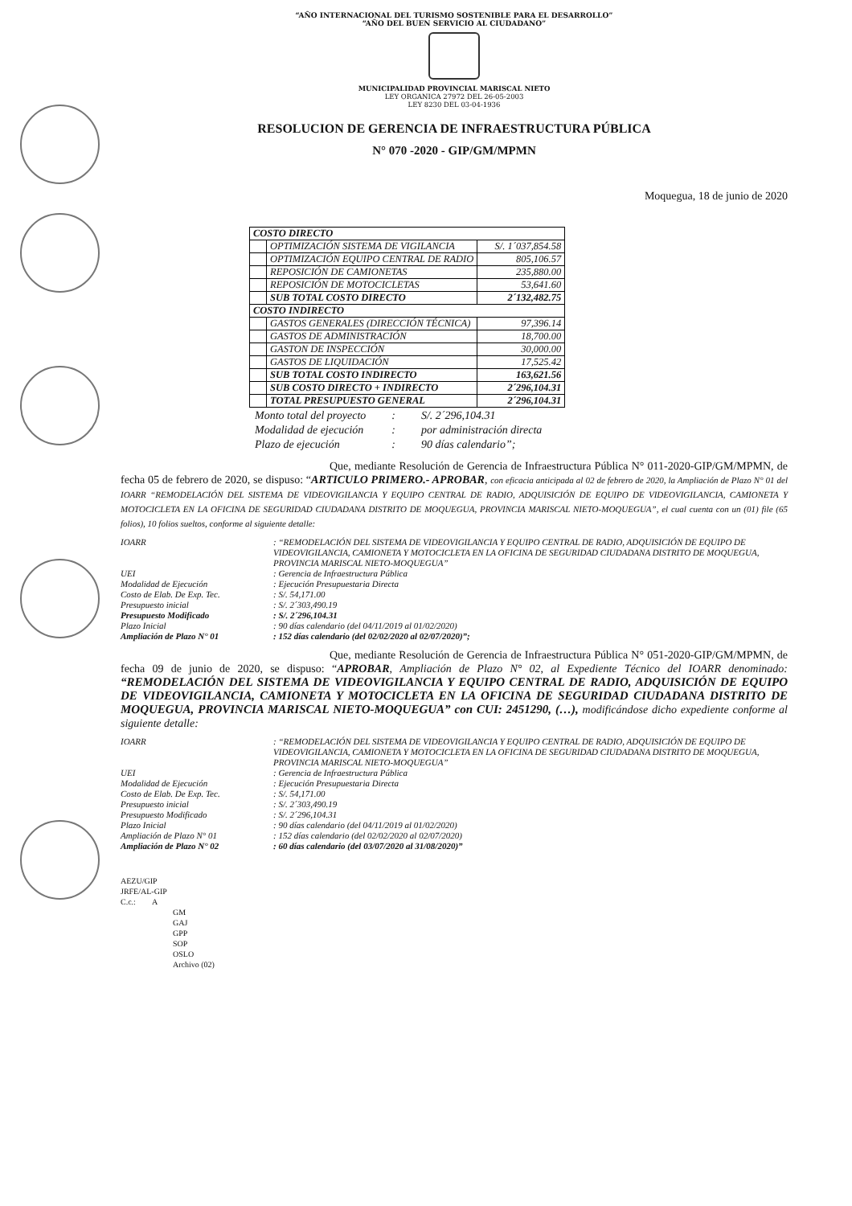“AÑO INTERNACIONAL DEL TURISMO SOSTENIBLE PARA EL DESARROLLO”
“AÑO DEL BUEN SERVICIO AL CIUDADANO”
MUNICIPALIDAD PROVINCIAL MARISCAL NIETO
LEY ORGANICA 27972 DEL 26-05-2003
LEY 8230 DEL 03-04-1936
RESOLUCION DE GERENCIA DE INFRAESTRUCTURA PÚBLICA
N° 070 -2020 - GIP/GM/MPMN
Moquegua, 18 de junio de 2020
| COSTO DIRECTO | | |
| | OPTIMIZACIÓN SISTEMA DE VIGILANCIA | S/. 1´037,854.58 |
| | OPTIMIZACIÓN EQUIPO CENTRAL DE RADIO | 805,106.57 |
| | REPOSICIÓN DE CAMIONETAS | 235,880.00 |
| | REPOSICIÓN DE MOTOCICLETAS | 53,641.60 |
| | SUB TOTAL COSTO DIRECTO | 2´132,482.75 |
| COSTO INDIRECTO | | |
| | GASTOS GENERALES (DIRECCIÓN TÉCNICA) | 97,396.14 |
| | GASTOS DE ADMINISTRACIÓN | 18,700.00 |
| | GASTON DE INSPECCIÓN | 30,000.00 |
| | GASTOS DE LIQUIDACIÓN | 17,525.42 |
| | SUB TOTAL COSTO INDIRECTO | 163,621.56 |
| | SUB COSTO DIRECTO + INDIRECTO | 2´296,104.31 |
| | TOTAL PRESUPUESTO GENERAL | 2´296,104.31 |
| Monto total del proyecto | : | S/. 2´296,104.31 |
| Modalidad de ejecución | : | por administración directa |
| Plazo de ejecución | : | 90 días calendario”; |
Que, mediante Resolución de Gerencia de Infraestructura Pública N° 011-2020-GIP/GM/MPMN, de fecha 05 de febrero de 2020, se dispuso: “ARTICULO PRIMERO.- APROBAR, con eficacia anticipada al 02 de febrero de 2020, la Ampliación de Plazo N° 01 del IOARR “REMODELACIÓN DEL SISTEMA DE VIDEOVIGILANCIA Y EQUIPO CENTRAL DE RADIO, ADQUISICIÓN DE EQUIPO DE VIDEOVIGILANCIA, CAMIONETA Y MOTOCICLETA EN LA OFICINA DE SEGURIDAD CIUDADANA DISTRITO DE MOQUEGUA, PROVINCIA MARISCAL NIETO-MOQUEGUA”, el cual cuenta con un (01) file (65 folios), 10 folios sueltos, conforme al siguiente detalle:
| IOARR | : “REMODELACIÓN DEL SISTEMA DE VIDEOVIGILANCIA Y EQUIPO CENTRAL DE RADIO, ADQUISICIÓN DE EQUIPO DE VIDEOVIGILANCIA, CAMIONETA Y MOTOCICLETA EN LA OFICINA DE SEGURIDAD CIUDADANA DISTRITO DE MOQUEGUA, PROVINCIA MARISCAL NIETO-MOQUEGUA” |
| UEI | : Gerencia de Infraestructura Pública |
| Modalidad de Ejecución | : Ejecución Presupuestaria Directa |
| Costo de Elab. De Exp. Tec. | : S/. 54,171.00 |
| Presupuesto inicial | : S/. 2´303,490.19 |
| Presupuesto Modificado | : S/. 2´296,104.31 |
| Plazo Inicial | : 90 días calendario (del 04/11/2019 al 01/02/2020) |
| Ampliación de Plazo N° 01 | : 152 días calendario (del 02/02/2020 al 02/07/2020)”; |
Que, mediante Resolución de Gerencia de Infraestructura Pública N° 051-2020-GIP/GM/MPMN, de fecha 09 de junio de 2020, se dispuso: “APROBAR, Ampliación de Plazo N° 02, al Expediente Técnico del IOARR denominado: “REMODELACIÓN DEL SISTEMA DE VIDEOVIGILANCIA Y EQUIPO CENTRAL DE RADIO, ADQUISICIÓN DE EQUIPO DE VIDEOVIGILANCIA, CAMIONETA Y MOTOCICLETA EN LA OFICINA DE SEGURIDAD CIUDADANA DISTRITO DE MOQUEGUA, PROVINCIA MARISCAL NIETO-MOQUEGUA” con CUI: 2451290, (…), modificándose dicho expediente conforme al siguiente detalle:
| IOARR | : “REMODELACIÓN DEL SISTEMA DE VIDEOVIGILANCIA Y EQUIPO CENTRAL DE RADIO, ADQUISICIÓN DE EQUIPO DE VIDEOVIGILANCIA, CAMIONETA Y MOTOCICLETA EN LA OFICINA DE SEGURIDAD CIUDADANA DISTRITO DE MOQUEGUA, PROVINCIA MARISCAL NIETO-MOQUEGUA” |
| UEI | : Gerencia de Infraestructura Pública |
| Modalidad de Ejecución | : Ejecución Presupuestaria Directa |
| Costo de Elab. De Exp. Tec. | : S/. 54,171.00 |
| Presupuesto inicial | : S/. 2´303,490.19 |
| Presupuesto Modificado | : S/. 2´296,104.31 |
| Plazo Inicial | : 90 días calendario (del 04/11/2019 al 01/02/2020) |
| Ampliación de Plazo N° 01 | : 152 días calendario (del 02/02/2020 al 02/07/2020) |
| Ampliación de Plazo N° 02 | : 60 días calendario (del 03/07/2020 al 31/08/2020)” |
AEZU/GIP
JRFE/AL-GIP
C.c.: A
GM
GAJ
GPP
SOP
OSLO
Archivo (02)